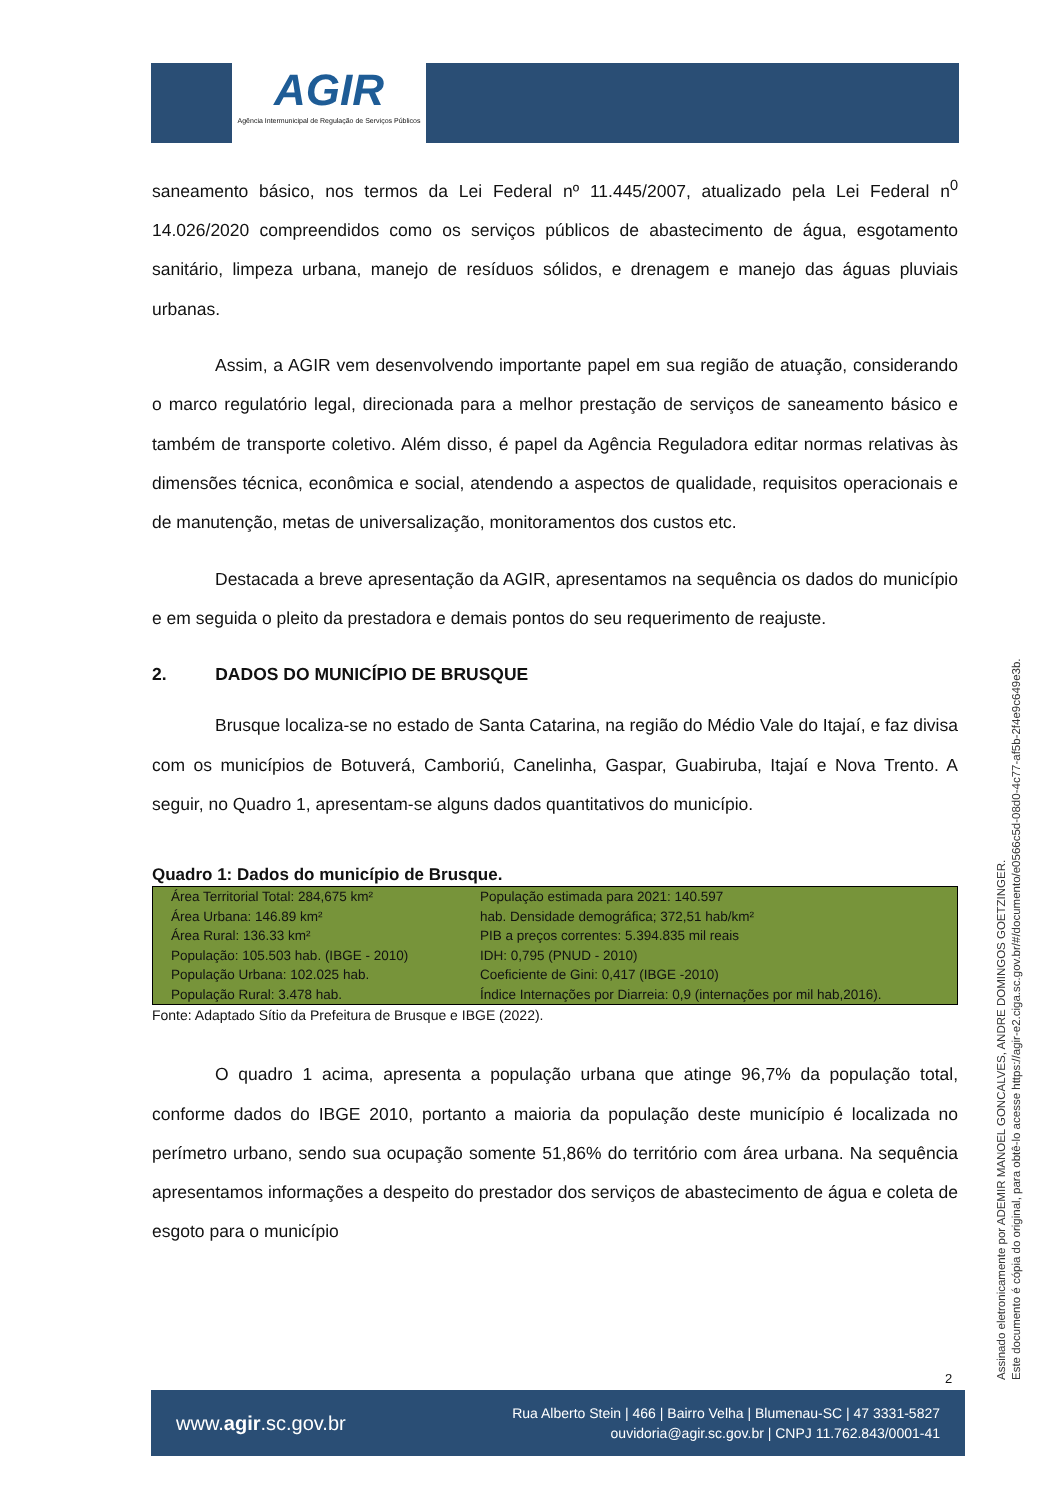AGIR
Agência Intermunicipal de Regulação de Serviços Públicos
saneamento básico, nos termos da Lei Federal nº 11.445/2007, atualizado pela Lei Federal n<sup>0</sup> 14.026/2020 compreendidos como os serviços públicos de abastecimento de água, esgotamento sanitário, limpeza urbana, manejo de resíduos sólidos, e drenagem e manejo das águas pluviais urbanas.
Assim, a AGIR vem desenvolvendo importante papel em sua região de atuação, considerando o marco regulatório legal, direcionada para a melhor prestação de serviços de saneamento básico e também de transporte coletivo. Além disso, é papel da Agência Reguladora editar normas relativas às dimensões técnica, econômica e social, atendendo a aspectos de qualidade, requisitos operacionais e de manutenção, metas de universalização, monitoramentos dos custos etc.
Destacada a breve apresentação da AGIR, apresentamos na sequência os dados do município e em seguida o pleito da prestadora e demais pontos do seu requerimento de reajuste.
2. DADOS DO MUNICÍPIO DE BRUSQUE
Brusque localiza-se no estado de Santa Catarina, na região do Médio Vale do Itajaí, e faz divisa com os municípios de Botuverá, Camboriú, Canelinha, Gaspar, Guabiruba, Itajaí e Nova Trento. A seguir, no Quadro 1, apresentam-se alguns dados quantitativos do município.
Quadro 1: Dados do município de Brusque.
| Área Territorial Total: 284,675 km² Área Urbana: 146.89 km² Área Rural: 136.33 km² População: 105.503 hab. (IBGE - 2010) População Urbana: 102.025 hab. População Rural: 3.478 hab. | População estimada para 2021: 140.597 hab. Densidade demográfica; 372,51 hab/km² PIB a preços correntes: 5.394.835 mil reais IDH: 0,795 (PNUD - 2010) Coeficiente de Gini: 0,417 (IBGE -2010) Índice Internações por Diarreia: 0,9 (internações por mil hab,2016). |
Fonte: Adaptado Sítio da Prefeitura de Brusque e IBGE (2022).
O quadro 1 acima, apresenta a população urbana que atinge 96,7% da população total, conforme dados do IBGE 2010, portanto a maioria da população deste município é localizada no perímetro urbano, sendo sua ocupação somente 51,86% do território com área urbana. Na sequência apresentamos informações a despeito do prestador dos serviços de abastecimento de água e coleta de esgoto para o município
2
Assinado eletronicamente por ADEMIR MANOEL GONCALVES, ANDRE DOMINGOS GOETZINGER.
Este documento é cópia do original, para obtê-lo acesse https://agir-e2.ciga.sc.gov.br/#/documento/e0566c5d-08d0-4c77-af5b-2f4e9c649e3b.
www.agir.sc.gov.br
Rua Alberto Stein | 466 | Bairro Velha | Blumenau-SC | 47 3331-5827
ouvidoria@agir.sc.gov.br | CNPJ 11.762.843/0001-41